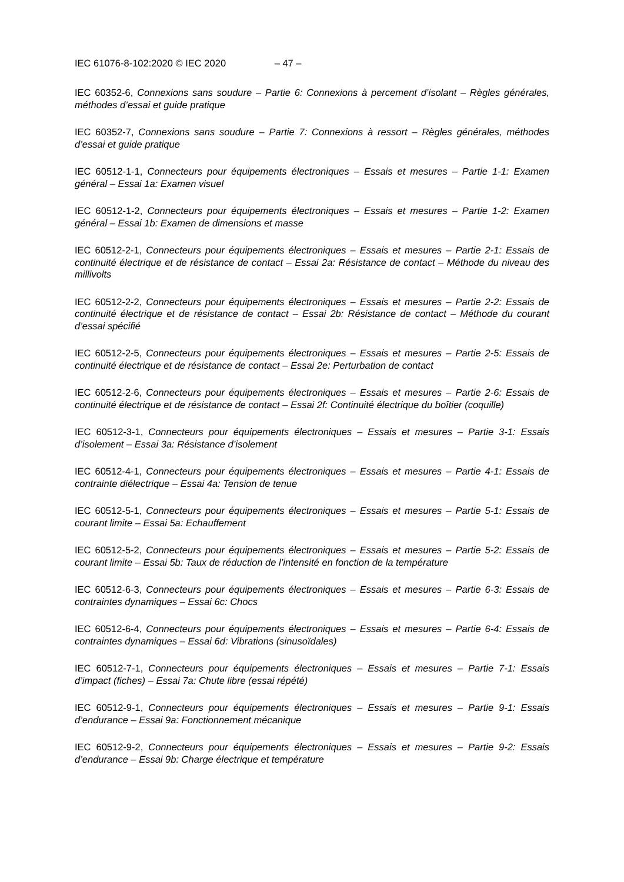IEC 61076-8-102:2020 © IEC 2020 – 47 –
IEC 60352-6, Connexions sans soudure – Partie 6: Connexions à percement d’isolant – Règles générales, méthodes d’essai et guide pratique
IEC 60352-7, Connexions sans soudure – Partie 7: Connexions à ressort – Règles générales, méthodes d’essai et guide pratique
IEC 60512-1-1, Connecteurs pour équipements électroniques – Essais et mesures – Partie 1-1: Examen général – Essai 1a: Examen visuel
IEC 60512-1-2, Connecteurs pour équipements électroniques – Essais et mesures – Partie 1-2: Examen général – Essai 1b: Examen de dimensions et masse
IEC 60512-2-1, Connecteurs pour équipements électroniques – Essais et mesures – Partie 2-1: Essais de continuité électrique et de résistance de contact – Essai 2a: Résistance de contact – Méthode du niveau des millivolts
IEC 60512-2-2, Connecteurs pour équipements électroniques – Essais et mesures – Partie 2-2: Essais de continuité électrique et de résistance de contact – Essai 2b: Résistance de contact – Méthode du courant d’essai spécifié
IEC 60512-2-5, Connecteurs pour équipements électroniques – Essais et mesures – Partie 2-5: Essais de continuité électrique et de résistance de contact – Essai 2e: Perturbation de contact
IEC 60512-2-6, Connecteurs pour équipements électroniques – Essais et mesures – Partie 2-6: Essais de continuité électrique et de résistance de contact – Essai 2f: Continuité électrique du boîtier (coquille)
IEC 60512-3-1, Connecteurs pour équipements électroniques – Essais et mesures – Partie 3-1: Essais d’isolement – Essai 3a: Résistance d’isolement
IEC 60512-4-1, Connecteurs pour équipements électroniques – Essais et mesures – Partie 4-1: Essais de contrainte diélectrique – Essai 4a: Tension de tenue
IEC 60512-5-1, Connecteurs pour équipements électroniques – Essais et mesures – Partie 5-1: Essais de courant limite – Essai 5a: Echauffement
IEC 60512-5-2, Connecteurs pour équipements électroniques – Essais et mesures – Partie 5-2: Essais de courant limite – Essai 5b: Taux de réduction de l’intensité en fonction de la température
IEC 60512-6-3, Connecteurs pour équipements électroniques – Essais et mesures – Partie 6-3: Essais de contraintes dynamiques – Essai 6c: Chocs
IEC 60512-6-4, Connecteurs pour équipements électroniques – Essais et mesures – Partie 6-4: Essais de contraintes dynamiques – Essai 6d: Vibrations (sinusoïdales)
IEC 60512-7-1, Connecteurs pour équipements électroniques – Essais et mesures – Partie 7-1: Essais d’impact (fiches) – Essai 7a: Chute libre (essai répété)
IEC 60512-9-1, Connecteurs pour équipements électroniques – Essais et mesures – Partie 9-1: Essais d’endurance – Essai 9a: Fonctionnement mécanique
IEC 60512-9-2, Connecteurs pour équipements électroniques – Essais et mesures – Partie 9-2: Essais d’endurance – Essai 9b: Charge électrique et température